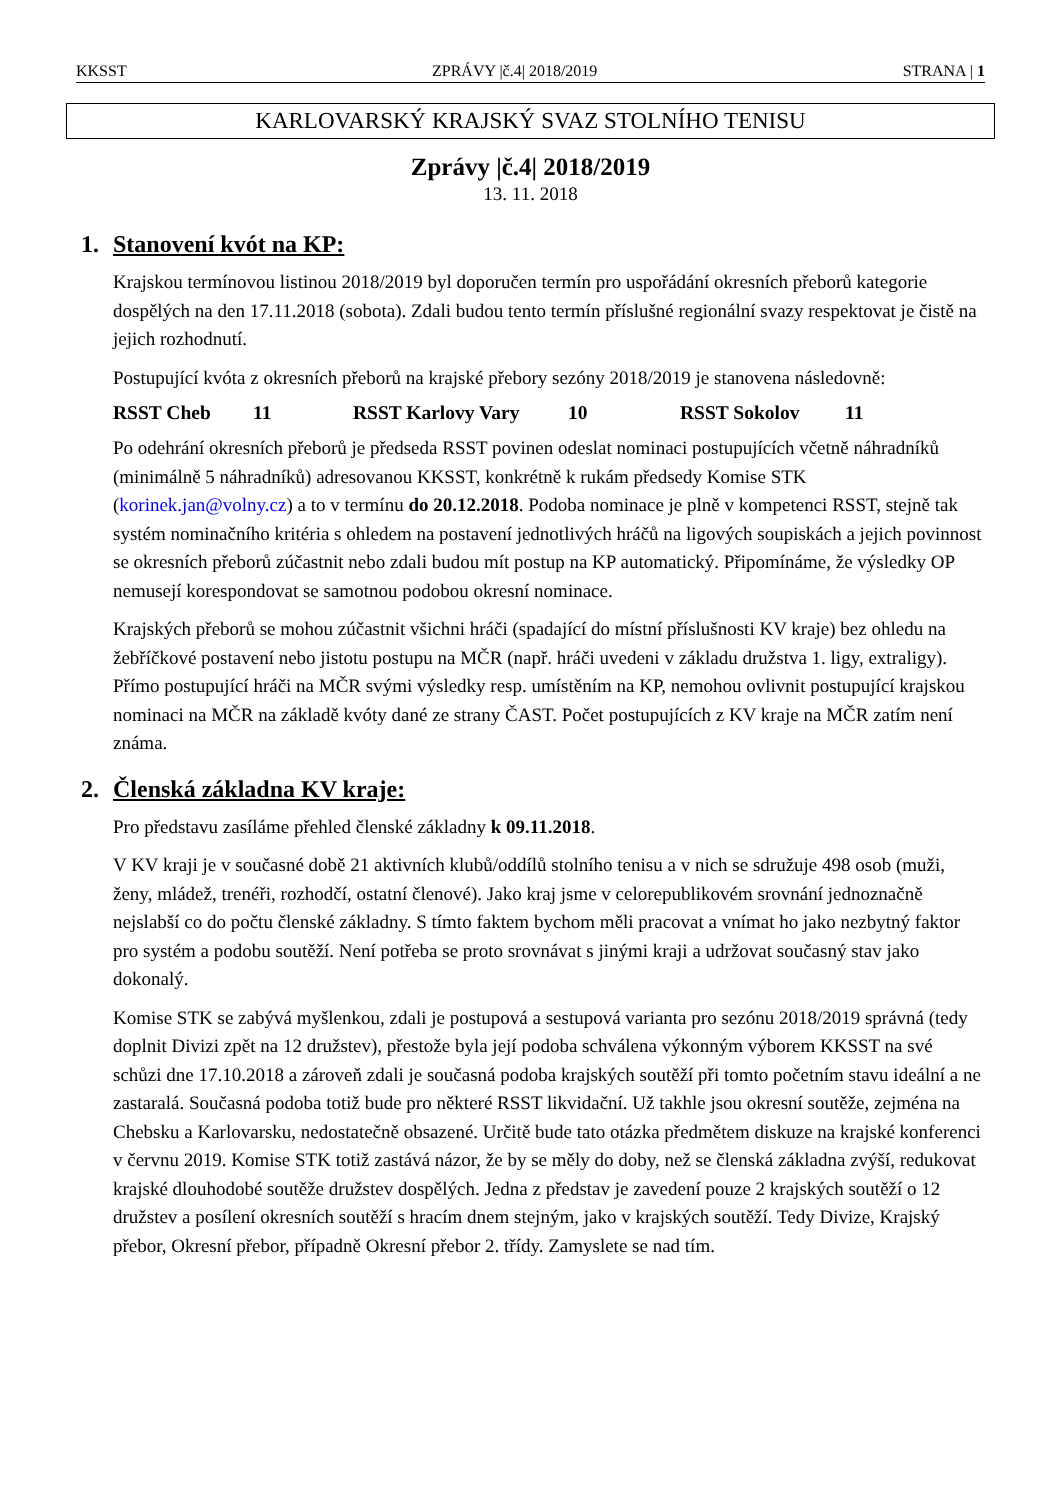KKSST ZPRÁVY |č.4| 2018/2019 STRANA | 1
KARLOVARSKÝ KRAJSKÝ SVAZ STOLNÍHO TENISU
Zprávy |č.4| 2018/2019
13. 11. 2018
1. Stanovení kvót na KP:
Krajskou termínovou listinou 2018/2019 byl doporučen termín pro uspořádání okresních přeborů kategorie dospělých na den 17.11.2018 (sobota). Zdali budou tento termín příslušné regionální svazy respektovat je čistě na jejich rozhodnutí.
Postupující kvóta z okresních přeborů na krajské přebory sezóny 2018/2019 je stanovena následovně:
RSST Cheb 11 RSST Karlovy Vary 10 RSST Sokolov 11
Po odehrání okresních přeborů je předseda RSST povinen odeslat nominaci postupujících včetně náhradníků (minimálně 5 náhradníků) adresovanou KKSST, konkrétně k rukám předsedy Komise STK (korinek.jan@volny.cz) a to v termínu do 20.12.2018. Podoba nominace je plně v kompetenci RSST, stejně tak systém nominačního kritéria s ohledem na postavení jednotlivých hráčů na ligových soupiskách a jejich povinnost se okresních přeborů zúčastnit nebo zdali budou mít postup na KP automatický. Připomínáme, že výsledky OP nemusejí korespondovat se samotnou podobou okresní nominace.
Krajských přeborů se mohou zúčastnit všichni hráči (spadající do místní příslušnosti KV kraje) bez ohledu na žebříčkové postavení nebo jistotu postupu na MČR (např. hráči uvedeni v základu družstva 1. ligy, extraligy). Přímo postupující hráči na MČR svými výsledky resp. umístěním na KP, nemohou ovlivnit postupující krajskou nominaci na MČR na základě kvóty dané ze strany ČAST. Počet postupujících z KV kraje na MČR zatím není známa.
2. Členská základna KV kraje:
Pro představu zasíláme přehled členské základny k 09.11.2018.
V KV kraji je v současné době 21 aktivních klubů/oddílů stolního tenisu a v nich se sdružuje 498 osob (muži, ženy, mládež, trenéři, rozhodčí, ostatní členové). Jako kraj jsme v celorepublikovém srovnání jednoznačně nejslabší co do počtu členské základny. S tímto faktem bychom měli pracovat a vnímat ho jako nezbytný faktor pro systém a podobu soutěží. Není potřeba se proto srovnávat s jinými kraji a udržovat současný stav jako dokonalý.
Komise STK se zabývá myšlenkou, zdali je postupová a sestupová varianta pro sezónu 2018/2019 správná (tedy doplnit Divizi zpět na 12 družstev), přestože byla její podoba schválena výkonným výborem KKSST na své schůzi dne 17.10.2018 a zároveň zdali je současná podoba krajských soutěží při tomto početním stavu ideální a ne zastaralá. Současná podoba totiž bude pro některé RSST likvidační. Už takhle jsou okresní soutěže, zejména na Chebsku a Karlovarsku, nedostatečně obsazené. Určitě bude tato otázka předmětem diskuze na krajské konferenci v červnu 2019. Komise STK totiž zastává názor, že by se měly do doby, než se členská základna zvýší, redukovat krajské dlouhodobé soutěže družstev dospělých. Jedna z představ je zavedení pouze 2 krajských soutěží o 12 družstev a posílení okresních soutěží s hracím dnem stejným, jako v krajských soutěží. Tedy Divize, Krajský přebor, Okresní přebor, případně Okresní přebor 2. třídy. Zamyslete se nad tím.